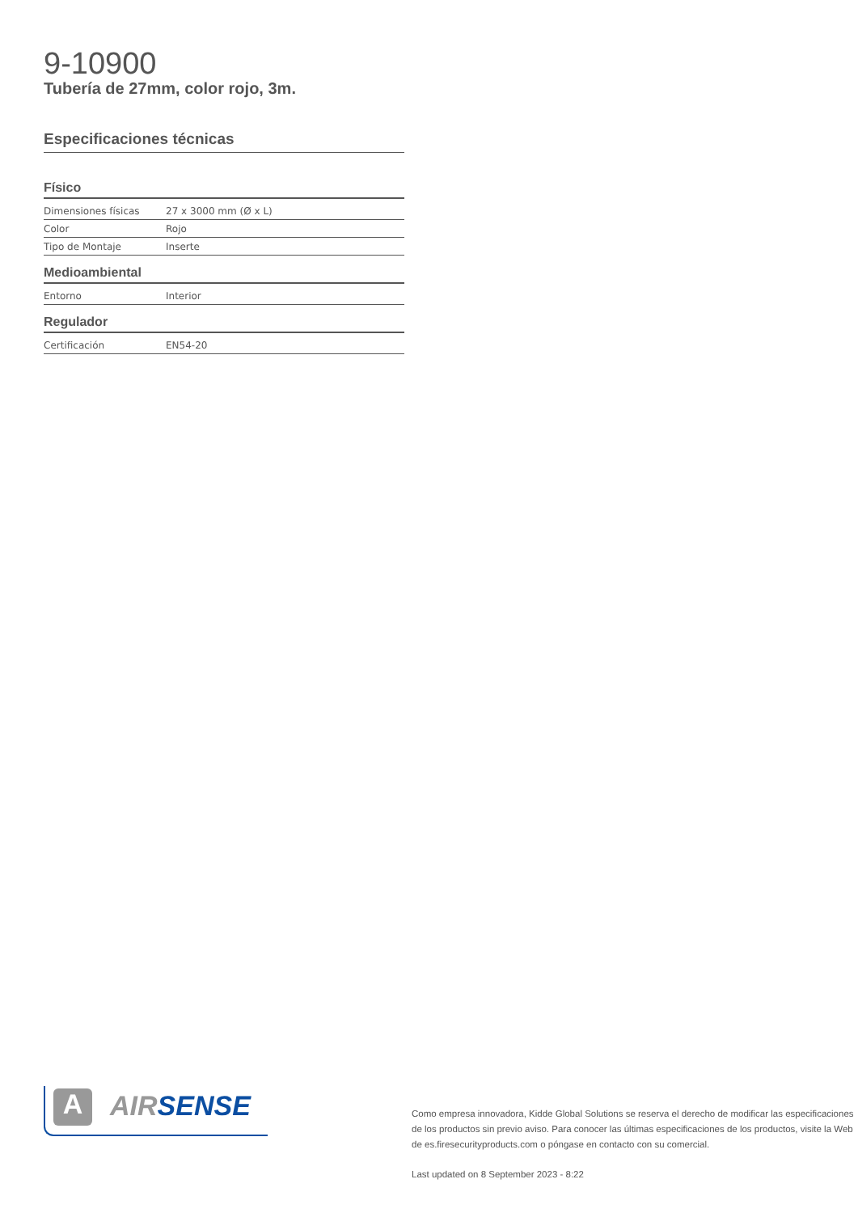9-10900
Tubería de 27mm, color rojo, 3m.
Especificaciones técnicas
Físico
| Dimensiones físicas | 27 x 3000 mm (Ø x L) |
| Color | Rojo |
| Tipo de Montaje | Inserte |
Medioambiental
| Entorno | Interior |
Regulador
| Certificación | EN54-20 |
A AIR SENSE
Como empresa innovadora, Kidde Global Solutions se reserva el derecho de modificar las especificaciones de los productos sin previo aviso. Para conocer las últimas especificaciones de los productos, visite la Web de es.firesecurityproducts.com o póngase en contacto con su comercial.
Last updated on 8 September 2023 - 8:22